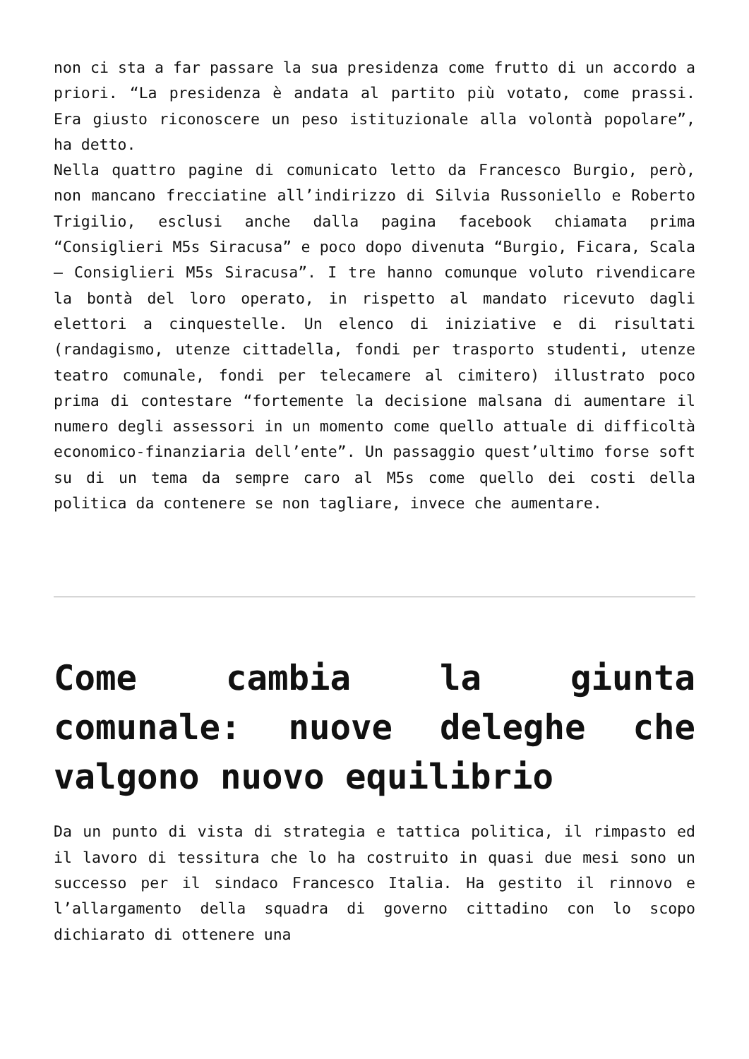non ci sta a far passare la sua presidenza come frutto di un accordo a priori. “La presidenza è andata al partito più votato, come prassi. Era giusto riconoscere un peso istituzionale alla volontà popolare”, ha detto.
Nella quattro pagine di comunicato letto da Francesco Burgio, però, non mancano frecciatine all’indirizzo di Silvia Russoniello e Roberto Trigilio, esclusi anche dalla pagina facebook chiamata prima “Consiglieri M5s Siracusa” e poco dopo divenuta “Burgio, Ficara, Scala – Consiglieri M5s Siracusa”. I tre hanno comunque voluto rivendicare la bontà del loro operato, in rispetto al mandato ricevuto dagli elettori a cinquestelle. Un elenco di iniziative e di risultati (randagismo, utenze cittadella, fondi per trasporto studenti, utenze teatro comunale, fondi per telecamere al cimitero) illustrato poco prima di contestare “fortemente la decisione malsana di aumentare il numero degli assessori in un momento come quello attuale di difficoltà economico-finanziaria dell’ente”. Un passaggio quest’ultimo forse soft su di un tema da sempre caro al M5s come quello dei costi della politica da contenere se non tagliare, invece che aumentare.
Come cambia la giunta comunale: nuove deleghe che valgono nuovo equilibrio
Da un punto di vista di strategia e tattica politica, il rimpasto ed il lavoro di tessitura che lo ha costruito in quasi due mesi sono un successo per il sindaco Francesco Italia. Ha gestito il rinnovo e l’allargamento della squadra di governo cittadino con lo scopo dichiarato di ottenere una